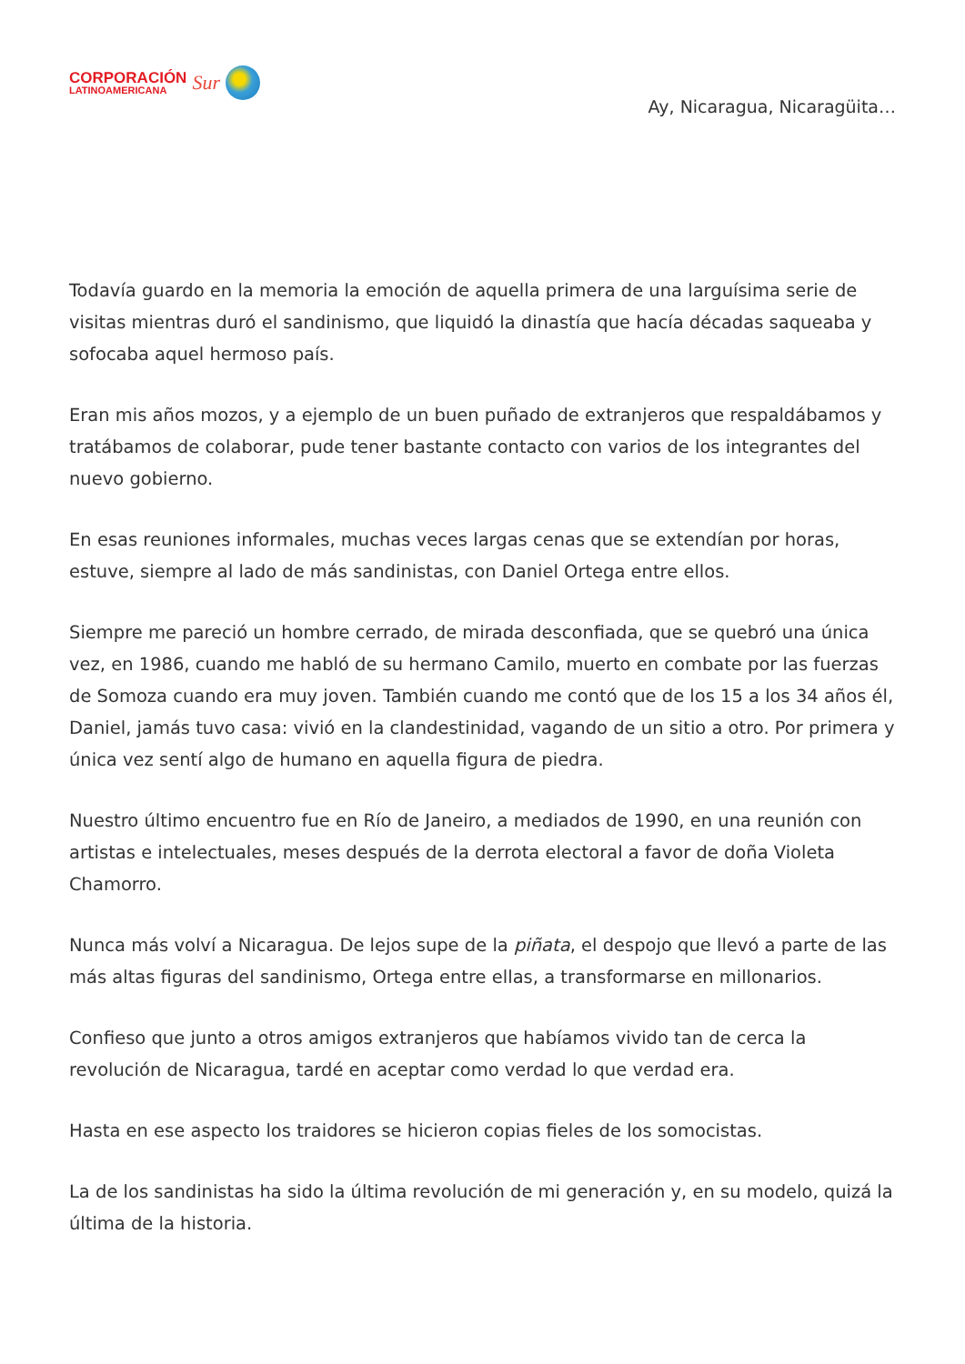CORPORACIÓN
LATINOAMERICANA
Sur
Ay, Nicaragua, Nicaragüita…
Todavía guardo en la memoria la emoción de aquella primera de una larguísima serie de visitas mientras duró el sandinismo, que liquidó la dinastía que hacía décadas saqueaba y sofocaba aquel hermoso país.
Eran mis años mozos, y a ejemplo de un buen puñado de extranjeros que respaldábamos y tratábamos de colaborar, pude tener bastante contacto con varios de los integrantes del nuevo gobierno.
En esas reuniones informales, muchas veces largas cenas que se extendían por horas, estuve, siempre al lado de más sandinistas, con Daniel Ortega entre ellos.
Siempre me pareció un hombre cerrado, de mirada desconfiada, que se quebró una única vez, en 1986, cuando me habló de su hermano Camilo, muerto en combate por las fuerzas de Somoza cuando era muy joven. También cuando me contó que de los 15 a los 34 años él, Daniel, jamás tuvo casa: vivió en la clandestinidad, vagando de un sitio a otro. Por primera y única vez sentí algo de humano en aquella figura de piedra.
Nuestro último encuentro fue en Río de Janeiro, a mediados de 1990, en una reunión con artistas e intelectuales, meses después de la derrota electoral a favor de doña Violeta Chamorro.
Nunca más volví a Nicaragua. De lejos supe de la piñata, el despojo que llevó a parte de las más altas figuras del sandinismo, Ortega entre ellas, a transformarse en millonarios.
Confieso que junto a otros amigos extranjeros que habíamos vivido tan de cerca la revolución de Nicaragua, tardé en aceptar como verdad lo que verdad era.
Hasta en ese aspecto los traidores se hicieron copias fieles de los somocistas.
La de los sandinistas ha sido la última revolución de mi generación y, en su modelo, quizá la última de la historia.